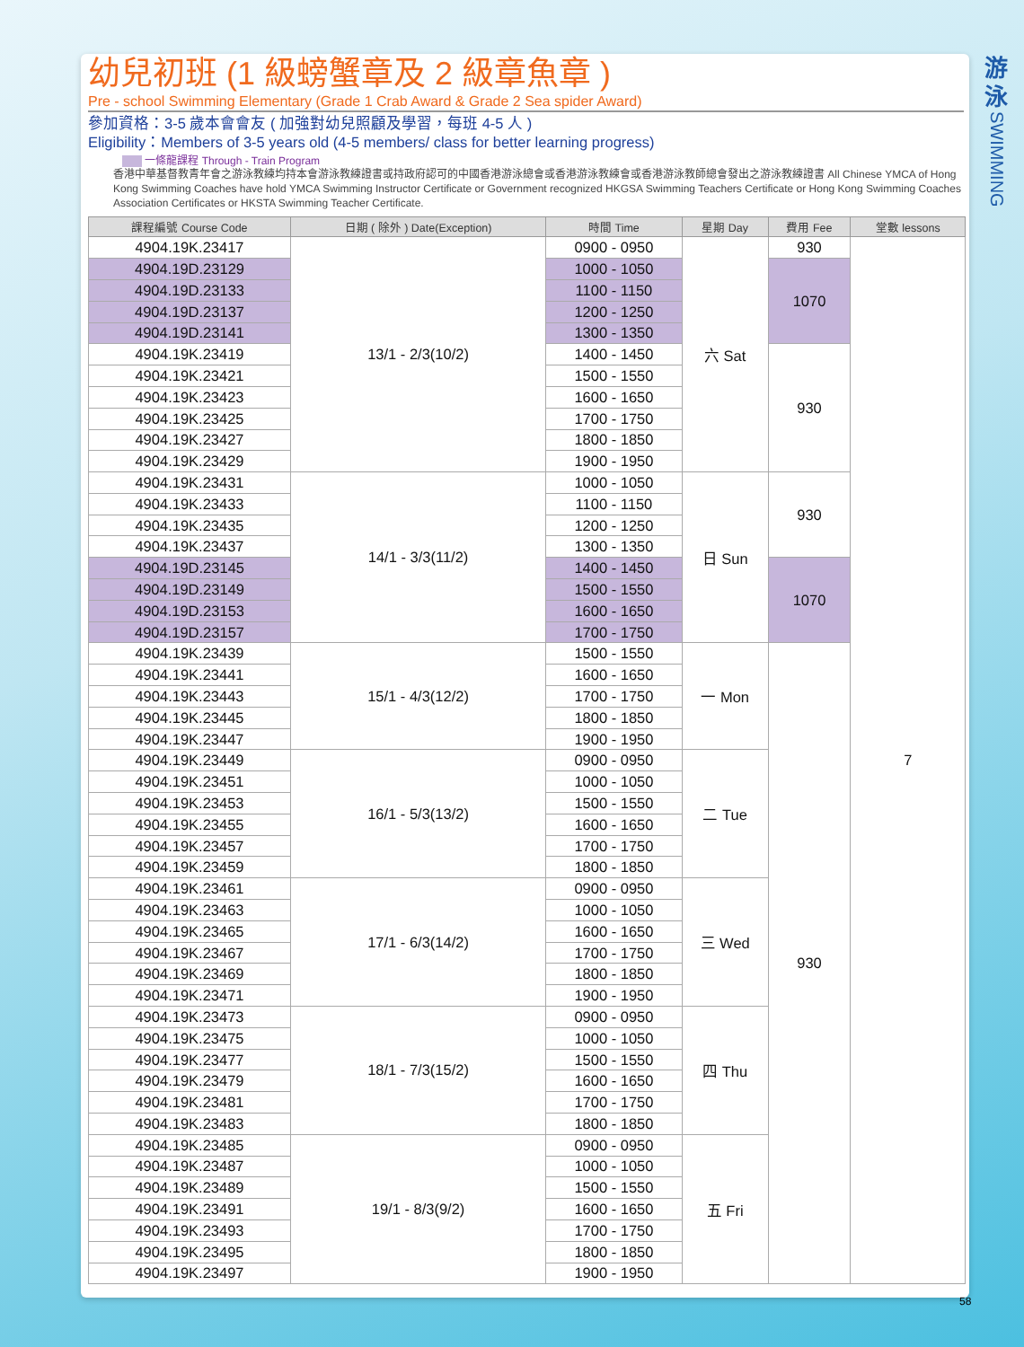幼兒初班 (1 級螃蟹章及 2 級章魚章 )
Pre - school Swimming Elementary (Grade 1 Crab Award & Grade 2 Sea spider Award)
參加資格：3-5 歲本會會友 ( 加強對幼兒照顧及學習，每班 4-5 人 )
Eligibility：Members of 3-5 years old (4-5 members/ class for better learning progress)
一條龍課程 Through - Train Program
香港中華基督教青年會之游泳教練均持本會游泳教練證書或持政府認可的中國香港游泳總會或香港游泳教練會或香港游泳教師總會發出之游泳教練證書 All Chinese YMCA of Hong Kong Swimming Coaches have hold YMCA Swimming Instructor Certificate or Government recognized HKGSA Swimming Teachers Certificate or Hong Kong Swimming Coaches Association Certificates or HKSTA Swimming Teacher Certificate.
| 課程編號 Course Code | 日期 ( 除外 ) Date(Exception) | 時間 Time | 星期 Day | 費用 Fee | 堂數 lessons |
| --- | --- | --- | --- | --- | --- |
| 4904.19K.23417 | 13/1 - 2/3(10/2) | 0900 - 0950 | 六 Sat | 930 | 7 |
| 4904.19D.23129 | | 1000 - 1050 | | 1070 | |
| 4904.19D.23133 | | 1100 - 1150 | | | |
| 4904.19D.23137 | | 1200 - 1250 | | | |
| 4904.19D.23141 | | 1300 - 1350 | | | |
| 4904.19K.23419 | | 1400 - 1450 | | 930 | |
| 4904.19K.23421 | | 1500 - 1550 | | | |
| 4904.19K.23423 | | 1600 - 1650 | | | |
| 4904.19K.23425 | | 1700 - 1750 | | | |
| 4904.19K.23427 | | 1800 - 1850 | | | |
| 4904.19K.23429 | | 1900 - 1950 | | | |
| 4904.19K.23431 | 14/1 - 3/3(11/2) | 1000 - 1050 | 日 Sun | 930 | |
| 4904.19K.23433 | | 1100 - 1150 | | | |
| 4904.19K.23435 | | 1200 - 1250 | | | |
| 4904.19K.23437 | | 1300 - 1350 | | | |
| 4904.19D.23145 | | 1400 - 1450 | | 1070 | |
| 4904.19D.23149 | | 1500 - 1550 | | | |
| 4904.19D.23153 | | 1600 - 1650 | | | |
| 4904.19D.23157 | | 1700 - 1750 | | | |
| 4904.19K.23439 | 15/1 - 4/3(12/2) | 1500 - 1550 | 一 Mon | 930 | |
| 4904.19K.23441 | | 1600 - 1650 | | | |
| 4904.19K.23443 | | 1700 - 1750 | | | |
| 4904.19K.23445 | | 1800 - 1850 | | | |
| 4904.19K.23447 | | 1900 - 1950 | | | |
| 4904.19K.23449 | 16/1 - 5/3(13/2) | 0900 - 0950 | 二 Tue | | |
| 4904.19K.23451 | | 1000 - 1050 | | | |
| 4904.19K.23453 | | 1500 - 1550 | | | |
| 4904.19K.23455 | | 1600 - 1650 | | | |
| 4904.19K.23457 | | 1700 - 1750 | | | |
| 4904.19K.23459 | | 1800 - 1850 | | | |
| 4904.19K.23461 | 17/1 - 6/3(14/2) | 0900 - 0950 | 三 Wed | | |
| 4904.19K.23463 | | 1000 - 1050 | | | |
| 4904.19K.23465 | | 1600 - 1650 | | | |
| 4904.19K.23467 | | 1700 - 1750 | | | |
| 4904.19K.23469 | | 1800 - 1850 | | | |
| 4904.19K.23471 | | 1900 - 1950 | | | |
| 4904.19K.23473 | 18/1 - 7/3(15/2) | 0900 - 0950 | 四 Thu | | |
| 4904.19K.23475 | | 1000 - 1050 | | | |
| 4904.19K.23477 | | 1500 - 1550 | | | |
| 4904.19K.23479 | | 1600 - 1650 | | | |
| 4904.19K.23481 | | 1700 - 1750 | | | |
| 4904.19K.23483 | | 1800 - 1850 | | | |
| 4904.19K.23485 | 19/1 - 8/3(9/2) | 0900 - 0950 | 五 Fri | | |
| 4904.19K.23487 | | 1000 - 1050 | | | |
| 4904.19K.23489 | | 1500 - 1550 | | | |
| 4904.19K.23491 | | 1600 - 1650 | | | |
| 4904.19K.23493 | | 1700 - 1750 | | | |
| 4904.19K.23495 | | 1800 - 1850 | | | |
| 4904.19K.23497 | | 1900 - 1950 | | | |
游
泳
SWIMMING
58